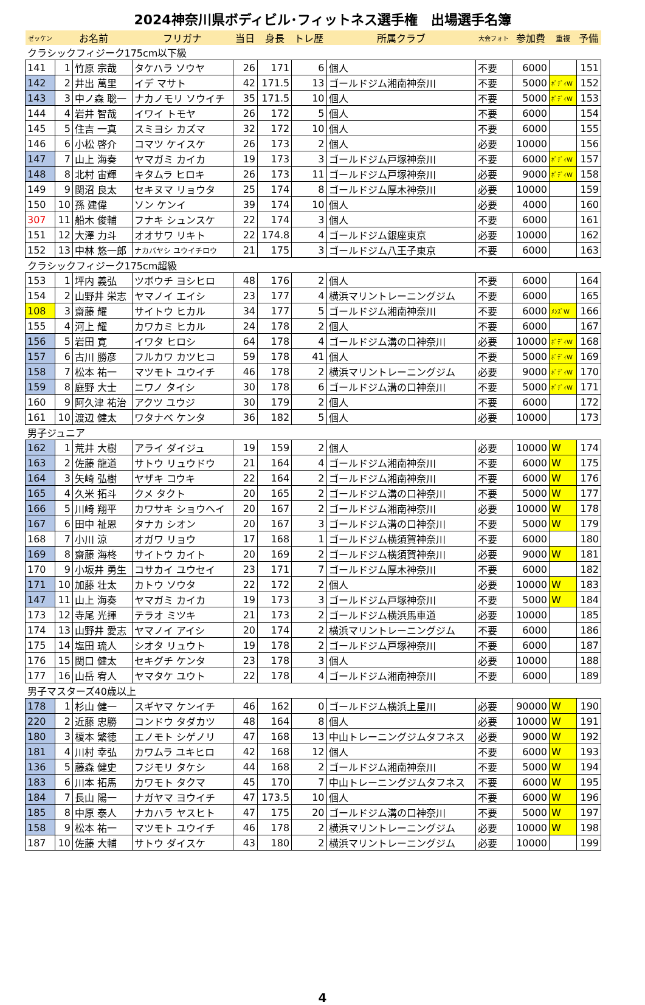2024神奈川県ボディビル･フィットネス選手権　出場選手名簿
| ゼッケン | お名前 | | フリガナ | 当日 | 身長 | トレ歴 | 所属クラブ | 大会フォト | 参加費 | 重複 | 予備 |
| --- | --- | --- | --- | --- | --- | --- | --- | --- | --- | --- | --- |
| クラシックフィジーク175cm以下級 | | | | | | | | | | | |
| 141 | 1 | 竹原 宗哉 | タケハラ ソウヤ | 26 | 171 | 6 | 個人 | 不要 | 6000 | | 151 |
| 142 | 2 | 井出 萬里 | イデ マサト | 42 | 171.5 | 13 | ゴールドジム湘南神奈川 | 不要 | 5000 | ﾎﾞﾃﾞｨW | 152 |
| 143 | 3 | 中ノ森 聡一 | ナカノモリ ソウイチ | 35 | 171.5 | 10 | 個人 | 不要 | 5000 | ﾎﾞﾃﾞｨW | 153 |
| 144 | 4 | 岩井 智哉 | イワイ トモヤ | 26 | 172 | 5 | 個人 | 不要 | 6000 | | 154 |
| 145 | 5 | 住吉 一真 | スミヨシ カズマ | 32 | 172 | 10 | 個人 | 不要 | 6000 | | 155 |
| 146 | 6 | 小松 啓介 | コマツ ケイスケ | 26 | 173 | 2 | 個人 | 必要 | 10000 | | 156 |
| 147 | 7 | 山上 海奏 | ヤマガミ カイカ | 19 | 173 | 3 | ゴールドジム戸塚神奈川 | 不要 | 6000 | ﾎﾞﾃﾞｨW | 157 |
| 148 | 8 | 北村 宙輝 | キタムラ ヒロキ | 26 | 173 | 11 | ゴールドジム戸塚神奈川 | 必要 | 9000 | ﾎﾞﾃﾞｨW | 158 |
| 149 | 9 | 関沼 良太 | セキヌマ リョウタ | 25 | 174 | 8 | ゴールドジム厚木神奈川 | 必要 | 10000 | | 159 |
| 150 | 10 | 孫 建偉 | ソン ケンイ | 39 | 174 | 10 | 個人 | 必要 | 4000 | | 160 |
| 307 | 11 | 船木 俊輔 | フナキ シュンスケ | 22 | 174 | 3 | 個人 | 不要 | 6000 | | 161 |
| 151 | 12 | 大澤 力斗 | オオサワ リキト | 22 | 174.8 | 4 | ゴールドジム銀座東京 | 必要 | 10000 | | 162 |
| 152 | 13 | 中林 悠一郎 | ナカバヤシ ユウイチロウ | 21 | 175 | 3 | ゴールドジム八王子東京 | 不要 | 6000 | | 163 |
| クラシックフィジーク175cm超級 | | | | | | | | | | | |
| 153 | 1 | 坪内 義弘 | ツボウチ ヨシヒロ | 48 | 176 | 2 | 個人 | 不要 | 6000 | | 164 |
| 154 | 2 | 山野井 栄志 | ヤマノイ エイシ | 23 | 177 | 4 | 横浜マリントレーニングジム | 不要 | 6000 | | 165 |
| 108 | 3 | 齋藤 耀 | サイトウ ヒカル | 34 | 177 | 5 | ゴールドジム湘南神奈川 | 不要 | 6000 | ﾒﾝｽﾞW | 166 |
| 155 | 4 | 河上 耀 | カワカミ ヒカル | 24 | 178 | 2 | 個人 | 不要 | 6000 | | 167 |
| 156 | 5 | 岩田 寛 | イワタ ヒロシ | 64 | 178 | 4 | ゴールドジム溝の口神奈川 | 必要 | 10000 | ﾎﾞﾃﾞｨW | 168 |
| 157 | 6 | 古川 勝彦 | フルカワ カツヒコ | 59 | 178 | 41 | 個人 | 不要 | 5000 | ﾎﾞﾃﾞｨW | 169 |
| 158 | 7 | 松本 祐一 | マツモト ユウイチ | 46 | 178 | 2 | 横浜マリントレーニングジム | 必要 | 9000 | ﾎﾞﾃﾞｨW | 170 |
| 159 | 8 | 庭野 大士 | ニワノ タイシ | 30 | 178 | 6 | ゴールドジム溝の口神奈川 | 不要 | 5000 | ﾎﾞﾃﾞｨW | 171 |
| 160 | 9 | 阿久津 祐治 | アクツ ユウジ | 30 | 179 | 2 | 個人 | 不要 | 6000 | | 172 |
| 161 | 10 | 渡辺 健太 | ワタナベ ケンタ | 36 | 182 | 5 | 個人 | 必要 | 10000 | | 173 |
| 男子ジュニア | | | | | | | | | | | |
| 162 | 1 | 荒井 大樹 | アライ ダイジュ | 19 | 159 | 2 | 個人 | 必要 | 10000 | W | 174 |
| 163 | 2 | 佐藤 龍道 | サトウ リュウドウ | 21 | 164 | 4 | ゴールドジム湘南神奈川 | 不要 | 6000 | W | 175 |
| 164 | 3 | 矢崎 弘樹 | ヤザキ コウキ | 22 | 164 | 2 | ゴールドジム湘南神奈川 | 不要 | 6000 | W | 176 |
| 165 | 4 | 久米 拓斗 | クメ タクト | 20 | 165 | 2 | ゴールドジム溝の口神奈川 | 不要 | 5000 | W | 177 |
| 166 | 5 | 川崎 翔平 | カワサキ ショウヘイ | 20 | 167 | 2 | ゴールドジム湘南神奈川 | 必要 | 10000 | W | 178 |
| 167 | 6 | 田中 祉恩 | タナカ シオン | 20 | 167 | 3 | ゴールドジム溝の口神奈川 | 不要 | 5000 | W | 179 |
| 168 | 7 | 小川 涼 | オガワ リョウ | 17 | 168 | 1 | ゴールドジム横須賀神奈川 | 不要 | 6000 | | 180 |
| 169 | 8 | 齋藤 海柊 | サイトウ カイト | 20 | 169 | 2 | ゴールドジム横須賀神奈川 | 必要 | 9000 | W | 181 |
| 170 | 9 | 小坂井 勇生 | コサカイ ユウセイ | 23 | 171 | 7 | ゴールドジム厚木神奈川 | 不要 | 6000 | | 182 |
| 171 | 10 | 加藤 壮太 | カトウ ソウタ | 22 | 172 | 2 | 個人 | 必要 | 10000 | W | 183 |
| 147 | 11 | 山上 海奏 | ヤマガミ カイカ | 19 | 173 | 3 | ゴールドジム戸塚神奈川 | 不要 | 5000 | W | 184 |
| 173 | 12 | 寺尾 光揮 | テラオ ミツキ | 21 | 173 | 2 | ゴールドジム横浜馬車道 | 必要 | 10000 | | 185 |
| 174 | 13 | 山野井 愛志 | ヤマノイ アイシ | 20 | 174 | 2 | 横浜マリントレーニングジム | 不要 | 6000 | | 186 |
| 175 | 14 | 塩田 琉人 | シオタ リュウト | 19 | 178 | 2 | ゴールドジム戸塚神奈川 | 不要 | 6000 | | 187 |
| 176 | 15 | 関口 健太 | セキグチ ケンタ | 23 | 178 | 3 | 個人 | 必要 | 10000 | | 188 |
| 177 | 16 | 山岳 宥人 | ヤマタケ ユウト | 22 | 178 | 4 | ゴールドジム湘南神奈川 | 不要 | 6000 | | 189 |
| 男子マスターズ40歳以上 | | | | | | | | | | | |
| 178 | 1 | 杉山 健一 | スギヤマ ケンイチ | 46 | 162 | 0 | ゴールドジム横浜上星川 | 必要 | 90000 | W | 190 |
| 220 | 2 | 近藤 忠勝 | コンドウ タダカツ | 48 | 164 | 8 | 個人 | 必要 | 10000 | W | 191 |
| 180 | 3 | 榎本 繁徳 | エノモト シゲノリ | 47 | 168 | 13 | 中山トレーニングジムタフネス | 必要 | 9000 | W | 192 |
| 181 | 4 | 川村 幸弘 | カワムラ ユキヒロ | 42 | 168 | 12 | 個人 | 不要 | 6000 | W | 193 |
| 136 | 5 | 藤森 健史 | フジモリ タケシ | 44 | 168 | 2 | ゴールドジム湘南神奈川 | 不要 | 5000 | W | 194 |
| 183 | 6 | 川本 拓馬 | カワモト タクマ | 45 | 170 | 7 | 中山トレーニングジムタフネス | 不要 | 6000 | W | 195 |
| 184 | 7 | 長山 陽一 | ナガヤマ ヨウイチ | 47 | 173.5 | 10 | 個人 | 不要 | 6000 | W | 196 |
| 185 | 8 | 中原 泰人 | ナカハラ ヤスヒト | 47 | 175 | 20 | ゴールドジム溝の口神奈川 | 不要 | 5000 | W | 197 |
| 158 | 9 | 松本 祐一 | マツモト ユウイチ | 46 | 178 | 2 | 横浜マリントレーニングジム | 必要 | 10000 | W | 198 |
| 187 | 10 | 佐藤 大輔 | サトウ ダイスケ | 43 | 180 | 2 | 横浜マリントレーニングジム | 必要 | 10000 | | 199 |
4